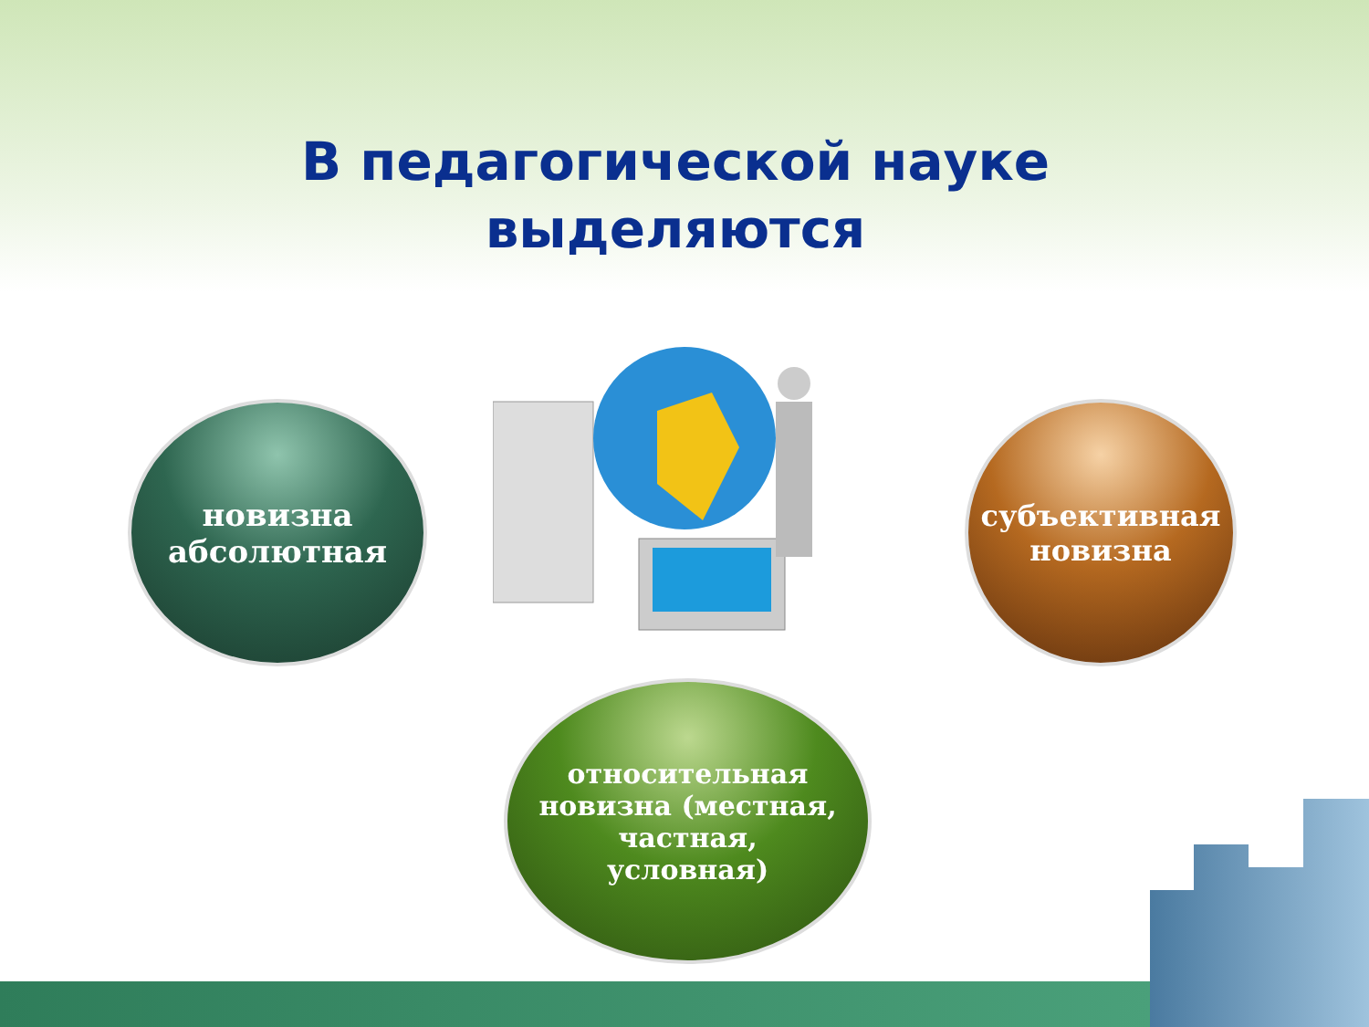В педагогической науке
выделяются
новизна
абсолютная
субъективная
новизна
относительная
новизна (местная,
частная,
условная)